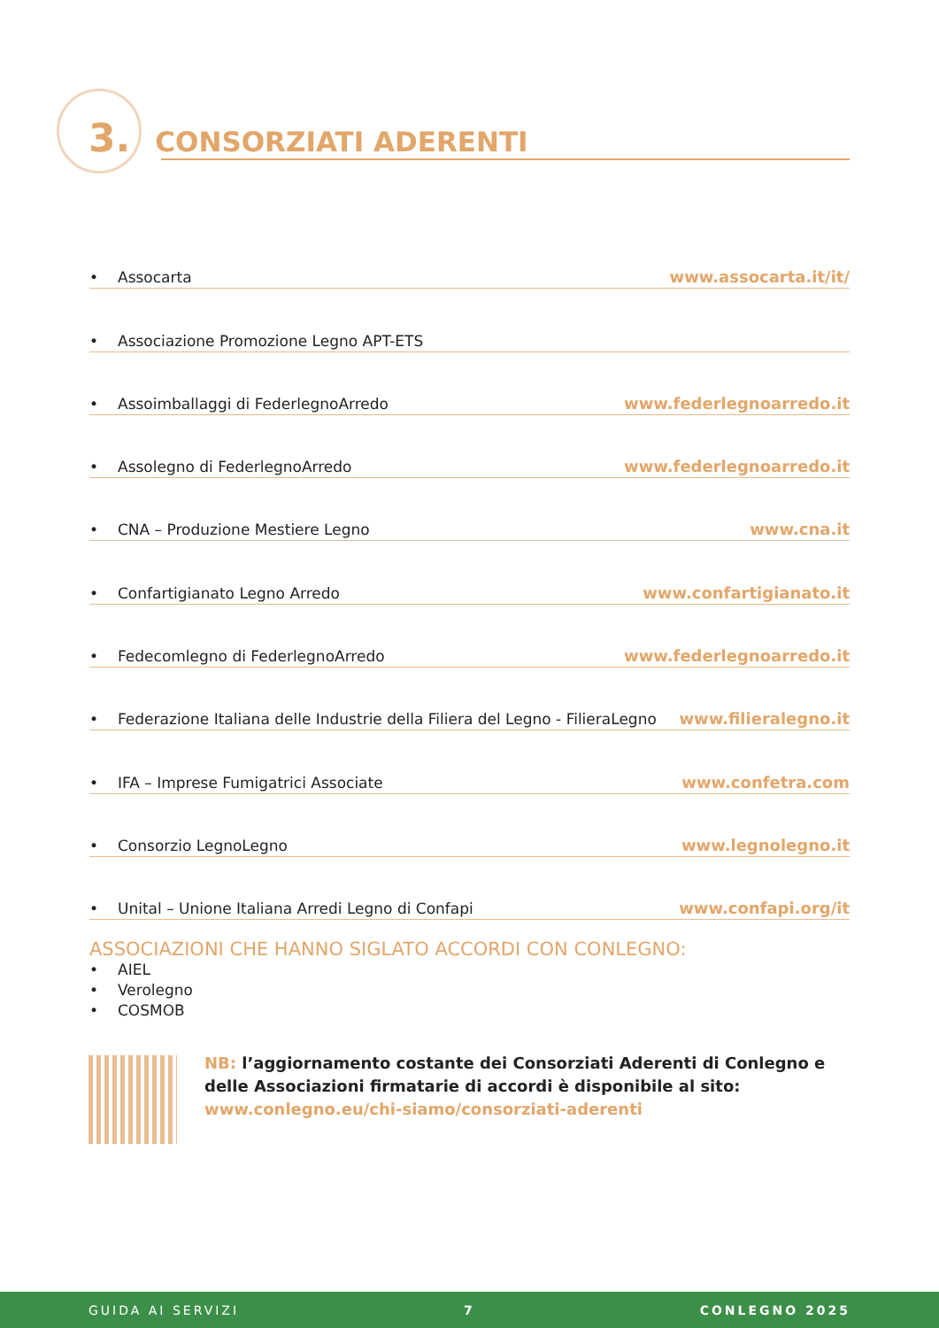3. CONSORZIATI ADERENTI
• Assocarta www.assocarta.it/it/
• Associazione Promozione Legno APT-ETS
• Assoimballaggi di FederlegnoArredo www.federlegnoarredo.it
• Assolegno di FederlegnoArredo www.federlegnoarredo.it
• CNA – Produzione Mestiere Legno www.cna.it
• Confartigianato Legno Arredo www.confartigianato.it
• Fedecomlegno di FederlegnoArredo www.federlegnoarredo.it
• Federazione Italiana delle Industrie della Filiera del Legno - FilieraLegno www.filieralegno.it
• IFA – Imprese Fumigatrici Associate www.confetra.com
• Consorzio LegnoLegno www.legnolegno.it
• Unital – Unione Italiana Arredi Legno di Confapi www.confapi.org/it
ASSOCIAZIONI CHE HANNO SIGLATO ACCORDI CON CONLEGNO:
• AIEL
• Verolegno
• COSMOB
NB: l’aggiornamento costante dei Consorziati Aderenti di Conlegno e delle Associazioni firmatarie di accordi è disponibile al sito:
www.conlegno.eu/chi-siamo/consorziati-aderenti
GUIDA AI SERVIZI 7 CONLEGNO 2025